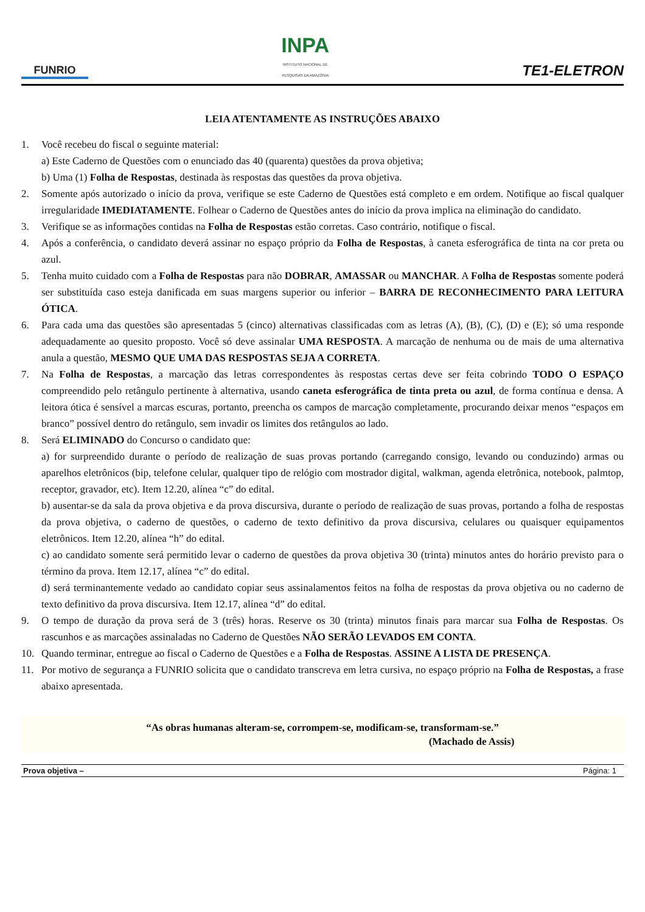FUNRIO
INPA
INSTITUTO NACIONAL DE
PESQUISAS DA AMAZÔNIA
TE1-ELETRON
LEIA ATENTAMENTE AS INSTRUÇÕES ABAIXO
1. Você recebeu do fiscal o seguinte material:
a) Este Caderno de Questões com o enunciado das 40 (quarenta) questões da prova objetiva;
b) Uma (1) Folha de Respostas, destinada às respostas das questões da prova objetiva.
2. Somente após autorizado o início da prova, verifique se este Caderno de Questões está completo e em ordem. Notifique ao fiscal qualquer irregularidade IMEDIATAMENTE. Folhear o Caderno de Questões antes do início da prova implica na eliminação do candidato.
3. Verifique se as informações contidas na Folha de Respostas estão corretas. Caso contrário, notifique o fiscal.
4. Após a conferência, o candidato deverá assinar no espaço próprio da Folha de Respostas, à caneta esferográfica de tinta na cor preta ou azul.
5. Tenha muito cuidado com a Folha de Respostas para não DOBRAR, AMASSAR ou MANCHAR. A Folha de Respostas somente poderá ser substituída caso esteja danificada em suas margens superior ou inferior – BARRA DE RECONHECIMENTO PARA LEITURA ÓTICA.
6. Para cada uma das questões são apresentadas 5 (cinco) alternativas classificadas com as letras (A), (B), (C), (D) e (E); só uma responde adequadamente ao quesito proposto. Você só deve assinalar UMA RESPOSTA. A marcação de nenhuma ou de mais de uma alternativa anula a questão, MESMO QUE UMA DAS RESPOSTAS SEJA A CORRETA.
7. Na Folha de Respostas, a marcação das letras correspondentes às respostas certas deve ser feita cobrindo TODO O ESPAÇO compreendido pelo retângulo pertinente à alternativa, usando caneta esferográfica de tinta preta ou azul, de forma contínua e densa. A leitora ótica é sensível a marcas escuras, portanto, preencha os campos de marcação completamente, procurando deixar menos “espaços em branco” possível dentro do retângulo, sem invadir os limites dos retângulos ao lado.
8. Será ELIMINADO do Concurso o candidato que:
a) for surpreendido durante o período de realização de suas provas portando (carregando consigo, levando ou conduzindo) armas ou aparelhos eletrônicos (bip, telefone celular, qualquer tipo de relógio com mostrador digital, walkman, agenda eletrônica, notebook, palmtop, receptor, gravador, etc). Item 12.20, alínea “c” do edital.
b) ausentar-se da sala da prova objetiva e da prova discursiva, durante o período de realização de suas provas, portando a folha de respostas da prova objetiva, o caderno de questões, o caderno de texto definitivo da prova discursiva, celulares ou quaisquer equipamentos eletrônicos. Item 12.20, alínea “h” do edital.
c) ao candidato somente será permitido levar o caderno de questões da prova objetiva 30 (trinta) minutos antes do horário previsto para o término da prova. Item 12.17, alínea “c” do edital.
d) será terminantemente vedado ao candidato copiar seus assinalamentos feitos na folha de respostas da prova objetiva ou no caderno de texto definitivo da prova discursiva. Item 12.17, alínea “d” do edital.
9. O tempo de duração da prova será de 3 (três) horas. Reserve os 30 (trinta) minutos finais para marcar sua Folha de Respostas. Os rascunhos e as marcações assinaladas no Caderno de Questões NÃO SERÃO LEVADOS EM CONTA.
10. Quando terminar, entregue ao fiscal o Caderno de Questões e a Folha de Respostas. ASSINE A LISTA DE PRESENÇA.
11. Por motivo de segurança a FUNRIO solicita que o candidato transcreva em letra cursiva, no espaço próprio na Folha de Respostas, a frase abaixo apresentada.
“As obras humanas alteram-se, corrompem-se, modificam-se, transformam-se.”
(Machado de Assis)
Prova objetiva – Página: 1